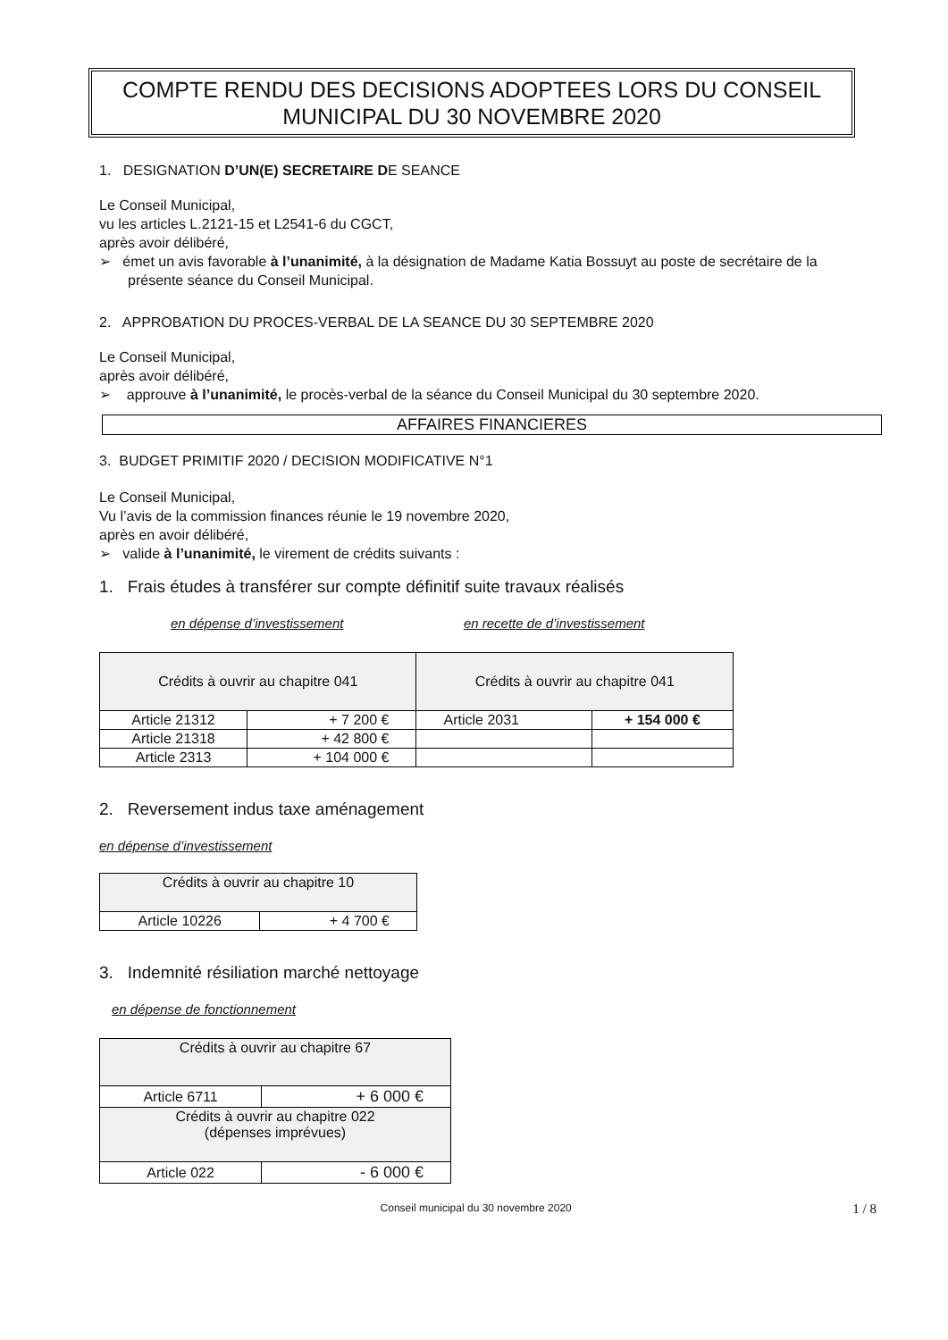COMPTE RENDU DES DECISIONS ADOPTEES LORS DU CONSEIL
MUNICIPAL DU 30 NOVEMBRE 2020
1. DESIGNATION D’UN(E) SECRETAIRE DE SEANCE
Le Conseil Municipal,
vu les articles L.2121-15 et L2541-6 du CGCT,
après avoir délibéré,
➢ émet un avis favorable à l’unanimité, à la désignation de Madame Katia Bossuyt au poste de secrétaire de la présente séance du Conseil Municipal.
2. APPROBATION DU PROCES-VERBAL DE LA SEANCE DU 30 SEPTEMBRE 2020
Le Conseil Municipal,
après avoir délibéré,
➢ approuve à l’unanimité, le procès-verbal de la séance du Conseil Municipal du 30 septembre 2020.
AFFAIRES FINANCIERES
3. BUDGET PRIMITIF 2020 / DECISION MODIFICATIVE N°1
Le Conseil Municipal,
Vu l’avis de la commission finances réunie le 19 novembre 2020,
après en avoir délibéré,
➢ valide à l’unanimité, le virement de crédits suivants :
1. Frais études à transférer sur compte définitif suite travaux réalisés
en dépense d’investissement en recette de d’investissement
| Crédits à ouvrir au chapitre 041 | | Crédits à ouvrir au chapitre 041 | |
| Article 21312 | + 7 200 € | Article 2031 | + 154 000 € |
| Article 21318 | + 42 800 € | | |
| Article 2313 | + 104 000 € | | |
2. Reversement indus taxe aménagement
en dépense d’investissement
| Crédits à ouvrir au chapitre 10 | |
| Article 10226 | + 4 700 € |
3. Indemnité résiliation marché nettoyage
en dépense de fonctionnement
| Crédits à ouvrir au chapitre 67 | |
| Article 6711 | + 6 000 € |
| Crédits à ouvrir au chapitre 022 (dépenses imprévues) | |
| Article 022 | - 6 000 € |
Conseil municipal du 30 novembre 2020 1 / 8